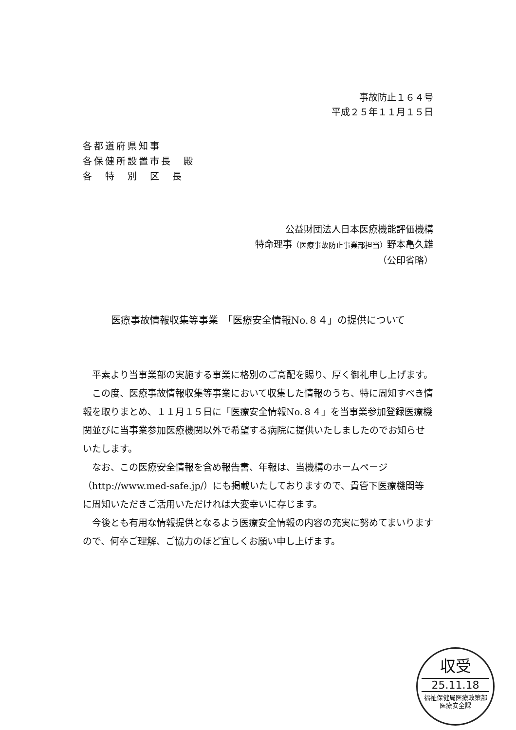事故防止１６４号
平成２５年１１月１５日
各都道府県知事
各保健所設置市長　殿
各　特　別　区　長
公益財団法人日本医療機能評価機構
特命理事（医療事故防止事業部担当）野本亀久雄
（公印省略）
医療事故情報収集等事業　「医療安全情報No.８４」の提供について
平素より当事業部の実施する事業に格別のご高配を賜り、厚く御礼申し上げます。
この度、医療事故情報収集等事業において収集した情報のうち、特に周知すべき情報を取りまとめ、１１月１５日に「医療安全情報No.８４」を当事業参加登録医療機関並びに当事業参加医療機関以外で希望する病院に提供いたしましたのでお知らせいたします。
なお、この医療安全情報を含め報告書、年報は、当機構のホームページ（http://www.med-safe.jp/）にも掲載いたしておりますので、貴管下医療機関等に周知いただきご活用いただければ大変幸いに存じます。
今後とも有用な情報提供となるよう医療安全情報の内容の充実に努めてまいりますので、何卒ご理解、ご協力のほど宜しくお願い申し上げます。
収受
25.11.18
福祉保健局医療政策部
医療安全課